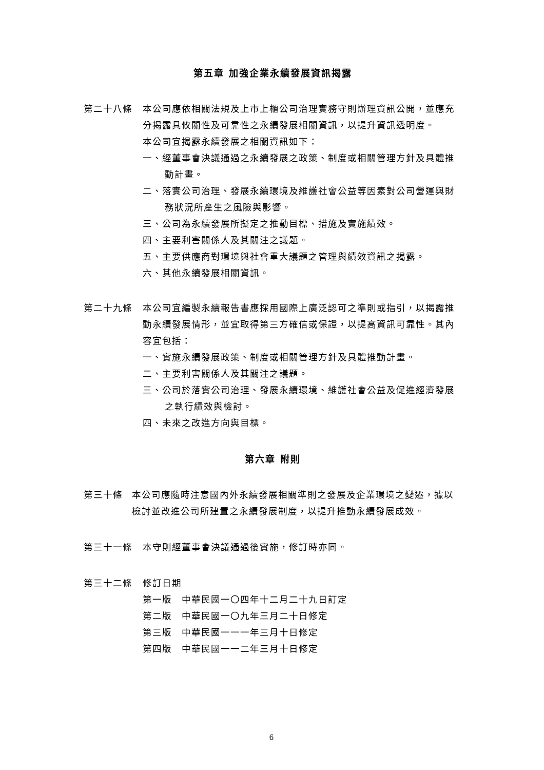第五章 加強企業永續發展資訊揭露
第二十八條 本公司應依相關法規及上市上櫃公司治理實務守則辦理資訊公開，並應充分揭露具攸關性及可靠性之永續發展相關資訊，以提升資訊透明度。
本公司宜揭露永續發展之相關資訊如下：
一、經董事會決議通過之永續發展之政策、制度或相關管理方針及具體推動計畫。
二、落實公司治理、發展永續環境及維護社會公益等因素對公司營運與財務狀況所產生之風險與影響。
三、公司為永續發展所擬定之推動目標、措施及實施績效。
四、主要利害關係人及其關注之議題。
五、主要供應商對環境與社會重大議題之管理與績效資訊之揭露。
六、其他永續發展相關資訊。
第二十九條 本公司宜編製永續報告書應採用國際上廣泛認可之準則或指引，以揭露推動永續發展情形，並宜取得第三方確信或保證，以提高資訊可靠性。其內容宜包括：
一、實施永續發展政策、制度或相關管理方針及具體推動計畫。
二、主要利害關係人及其關注之議題。
三、公司於落實公司治理、發展永續環境、維護社會公益及促進經濟發展之執行績效與檢討。
四、未來之改進方向與目標。
第六章 附則
第三十條 本公司應隨時注意國內外永續發展相關準則之發展及企業環境之變遷，據以檢討並改進公司所建置之永續發展制度，以提升推動永續發展成效。
第三十一條 本守則經董事會決議通過後實施，修訂時亦同。
第三十二條 修訂日期
第一版　中華民國一〇四年十二月二十九日訂定
第二版　中華民國一〇九年三月二十日修定
第三版　中華民國一一一年三月十日修定
第四版　中華民國一一二年三月十日修定
6